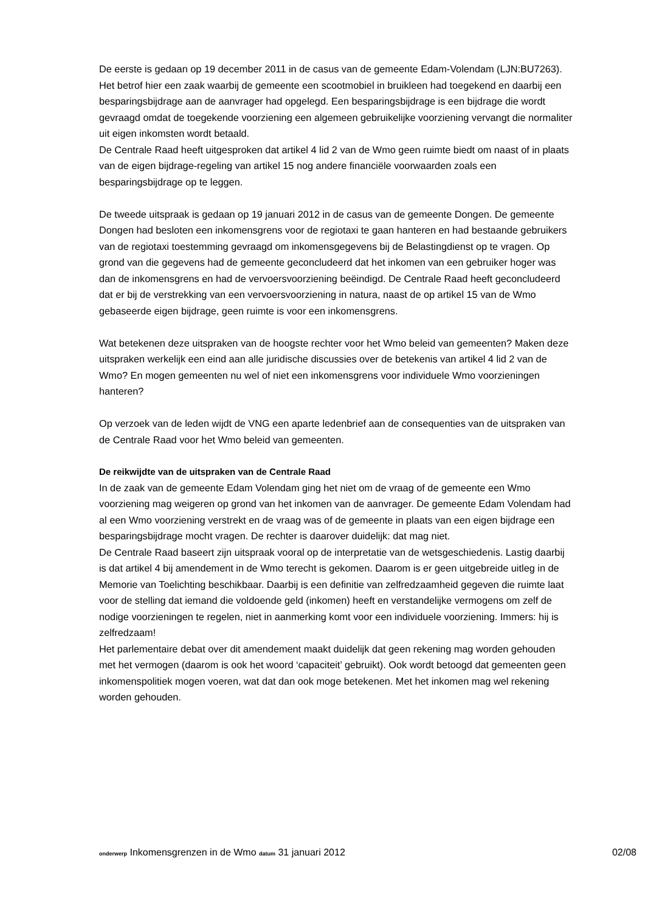De eerste is gedaan op 19 december 2011 in de casus van de gemeente Edam-Volendam (LJN:BU7263). Het betrof hier een zaak waarbij de gemeente een scootmobiel in bruikleen had toegekend en daarbij een besparingsbijdrage aan de aanvrager had opgelegd. Een besparingsbijdrage is een bijdrage die wordt gevraagd omdat de toegekende voorziening een algemeen gebruikelijke voorziening vervangt die normaliter uit eigen inkomsten wordt betaald.
De Centrale Raad heeft uitgesproken dat artikel 4 lid 2 van de Wmo geen ruimte biedt om naast of in plaats van de eigen bijdrage-regeling van artikel 15 nog andere financiële voorwaarden zoals een besparingsbijdrage op te leggen.
De tweede uitspraak is gedaan op 19 januari 2012 in de casus van de gemeente Dongen. De gemeente Dongen had besloten een inkomensgrens voor de regiotaxi te gaan hanteren en had bestaande gebruikers van de regiotaxi toestemming gevraagd om inkomensgegevens bij de Belastingdienst op te vragen. Op grond van die gegevens had de gemeente geconcludeerd dat het inkomen van een gebruiker hoger was dan de inkomensgrens en had de vervoersvoorziening beëindigd. De Centrale Raad heeft geconcludeerd dat er bij de verstrekking van een vervoersvoorziening in natura, naast de op artikel 15 van de Wmo gebaseerde eigen bijdrage, geen ruimte is voor een inkomensgrens.
Wat betekenen deze uitspraken van de hoogste rechter voor het Wmo beleid van gemeenten? Maken deze uitspraken werkelijk een eind aan alle juridische discussies over de betekenis van artikel 4 lid 2 van de Wmo? En mogen gemeenten nu wel of niet een inkomensgrens voor individuele Wmo voorzieningen hanteren?
Op verzoek van de leden wijdt de VNG een aparte ledenbrief aan de consequenties van de uitspraken van de Centrale Raad voor het Wmo beleid van gemeenten.
De reikwijdte van de uitspraken van de Centrale Raad
In de zaak van de gemeente Edam Volendam ging het niet om de vraag of de gemeente een Wmo voorziening mag weigeren op grond van het inkomen van de aanvrager. De gemeente Edam Volendam had al een Wmo voorziening verstrekt en de vraag was of de gemeente in plaats van een eigen bijdrage een besparingsbijdrage mocht vragen. De rechter is daarover duidelijk: dat mag niet.
De Centrale Raad baseert zijn uitspraak vooral op de interpretatie van de wetsgeschiedenis. Lastig daarbij is dat artikel 4 bij amendement in de Wmo terecht is gekomen. Daarom is er geen uitgebreide uitleg in de Memorie van Toelichting beschikbaar. Daarbij is een definitie van zelfredzaamheid gegeven die ruimte laat voor de stelling dat iemand die voldoende geld (inkomen) heeft en verstandelijke vermogens om zelf de nodige voorzieningen te regelen, niet in aanmerking komt voor een individuele voorziening. Immers: hij is zelfredzaam!
Het parlementaire debat over dit amendement maakt duidelijk dat geen rekening mag worden gehouden met het vermogen (daarom is ook het woord ‘capaciteit’ gebruikt). Ook wordt betoogd dat gemeenten geen inkomenspolitiek mogen voeren, wat dat dan ook moge betekenen. Met het inkomen mag wel rekening worden gehouden.
onderwerp Inkomensgrenzen in de Wmo datum 31 januari 2012 02/08